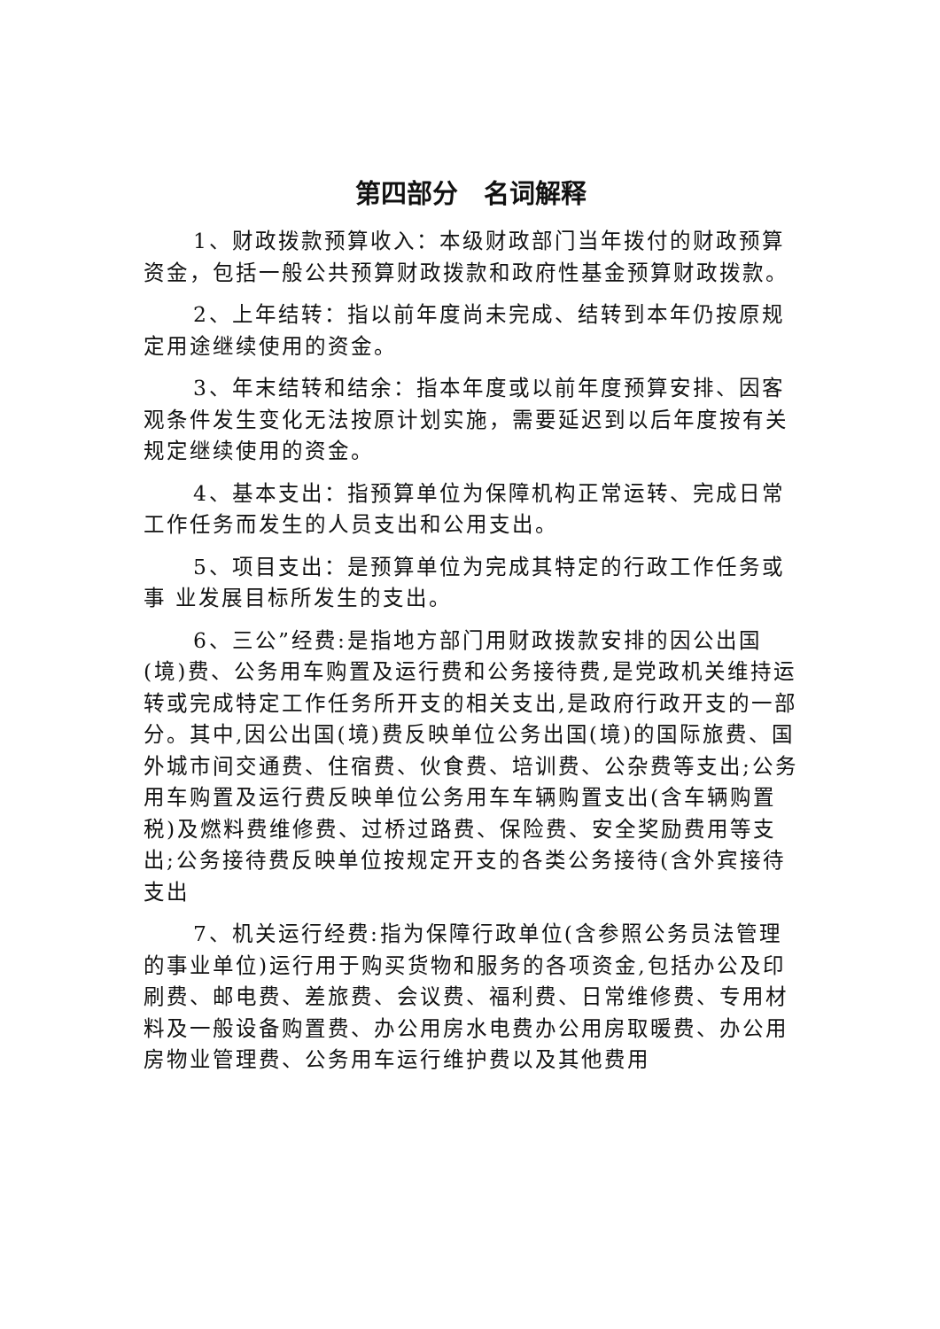第四部分　名词解释
1、财政拨款预算收入：本级财政部门当年拨付的财政预算资金，包括一般公共预算财政拨款和政府性基金预算财政拨款。
2、上年结转：指以前年度尚未完成、结转到本年仍按原规定用途继续使用的资金。
3、年末结转和结余：指本年度或以前年度预算安排、因客观条件发生变化无法按原计划实施，需要延迟到以后年度按有关规定继续使用的资金。
4、基本支出：指预算单位为保障机构正常运转、完成日常工作任务而发生的人员支出和公用支出。
5、项目支出：是预算单位为完成其特定的行政工作任务或事 业发展目标所发生的支出。
6、三公”经费:是指地方部门用财政拨款安排的因公出国(境)费、公务用车购置及运行费和公务接待费,是党政机关维持运转或完成特定工作任务所开支的相关支出,是政府行政开支的一部分。其中,因公出国(境)费反映单位公务出国(境)的国际旅费、国外城市间交通费、住宿费、伙食费、培训费、公杂费等支出;公务用车购置及运行费反映单位公务用车车辆购置支出(含车辆购置税)及燃料费维修费、过桥过路费、保险费、安全奖励费用等支出;公务接待费反映单位按规定开支的各类公务接待(含外宾接待支出
7、机关运行经费:指为保障行政单位(含参照公务员法管理的事业单位)运行用于购买货物和服务的各项资金,包括办公及印刷费、邮电费、差旅费、会议费、福利费、日常维修费、专用材料及一般设备购置费、办公用房水电费办公用房取暖费、办公用房物业管理费、公务用车运行维护费以及其他费用